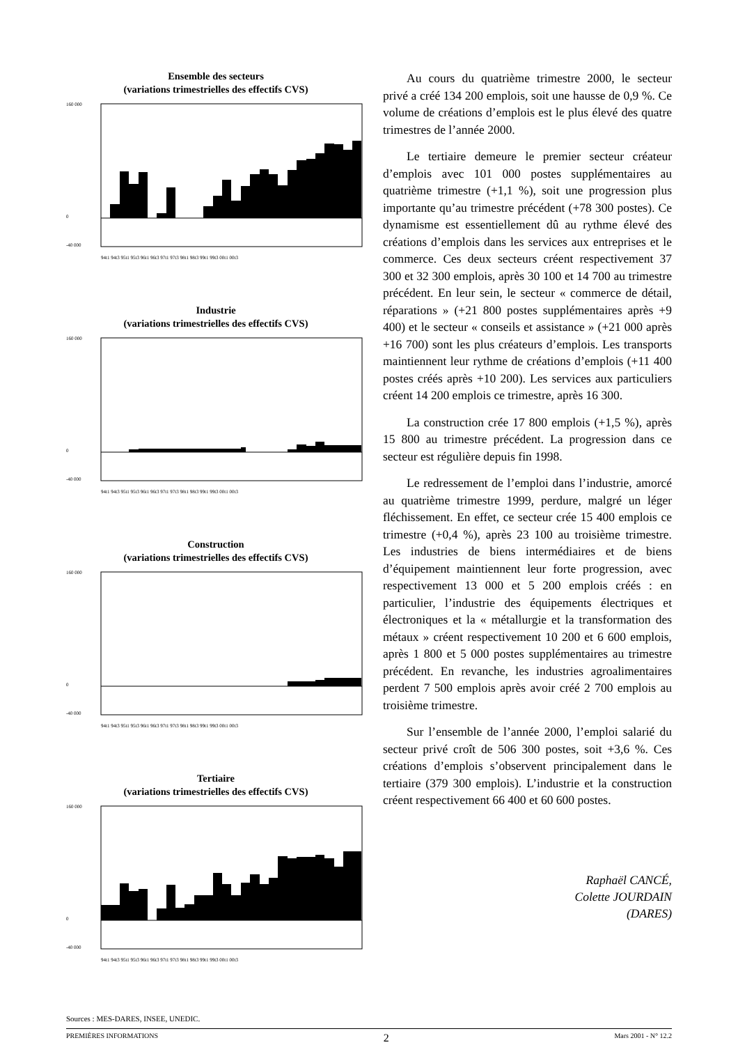Ensemble des secteurs
(variations trimestrielles des effectifs CVS)
160 000
0
-40 000
94t1 94t3 95t1 95t3 96t1 96t3 97t1 97t3 98t1 98t3 99t1 99t3 00t1 00t3
Industrie
(variations trimestrielles des effectifs CVS)
160 000
0
-40 000
94t1 94t3 95t1 95t3 96t1 96t3 97t1 97t3 98t1 98t3 99t1 99t3 00t1 00t3
Construction
(variations trimestrielles des effectifs CVS)
160 000
0
-40 000
94t1 94t3 95t1 95t3 96t1 96t3 97t1 97t3 98t1 98t3 99t1 99t3 00t1 00t3
Tertiaire
(variations trimestrielles des effectifs CVS)
160 000
0
-40 000
94t1 94t3 95t1 95t3 96t1 96t3 97t1 97t3 98t1 98t3 99t1 99t3 00t1 00t3
Au cours du quatrième trimestre 2000, le secteur privé a créé 134 200 emplois, soit une hausse de 0,9 %. Ce volume de créations d’emplois est le plus élevé des quatre trimestres de l’année 2000.
Le tertiaire demeure le premier secteur créateur d’emplois avec 101 000 postes supplémentaires au quatrième trimestre (+1,1 %), soit une progression plus importante qu’au trimestre précédent (+78 300 postes). Ce dynamisme est essentiellement dû au rythme élevé des créations d’emplois dans les services aux entreprises et le commerce. Ces deux secteurs créent respectivement 37 300 et 32 300 emplois, après 30 100 et 14 700 au trimestre précédent. En leur sein, le secteur « commerce de détail, réparations » (+21 800 postes supplémentaires après +9 400) et le secteur « conseils et assistance » (+21 000 après +16 700) sont les plus créateurs d’emplois. Les transports maintiennent leur rythme de créations d’emplois (+11 400 postes créés après +10 200). Les services aux particuliers créent 14 200 emplois ce trimestre, après 16 300.
La construction crée 17 800 emplois (+1,5 %), après 15 800 au trimestre précédent. La progression dans ce secteur est régulière depuis fin 1998.
Le redressement de l’emploi dans l’industrie, amorcé au quatrième trimestre 1999, perdure, malgré un léger fléchissement. En effet, ce secteur crée 15 400 emplois ce trimestre (+0,4 %), après 23 100 au troisième trimestre. Les industries de biens intermédiaires et de biens d’équipement maintiennent leur forte progression, avec respectivement 13 000 et 5 200 emplois créés : en particulier, l’industrie des équipements électriques et électroniques et la « métallurgie et la transformation des métaux » créent respectivement 10 200 et 6 600 emplois, après 1 800 et 5 000 postes supplémentaires au trimestre précédent. En revanche, les industries agroalimentaires perdent 7 500 emplois après avoir créé 2 700 emplois au troisième trimestre.
Sur l’ensemble de l’année 2000, l’emploi salarié du secteur privé croît de 506 300 postes, soit +3,6 %. Ces créations d’emplois s’observent principalement dans le tertiaire (379 300 emplois). L’industrie et la construction créent respectivement 66 400 et 60 600 postes.
Raphaël CANCÉ,
Colette JOURDAIN
(DARES)
Sources : MES-DARES, INSEE, UNEDIC.
PREMIÈRES INFORMATIONS 2 Mars 2001 - N° 12.2